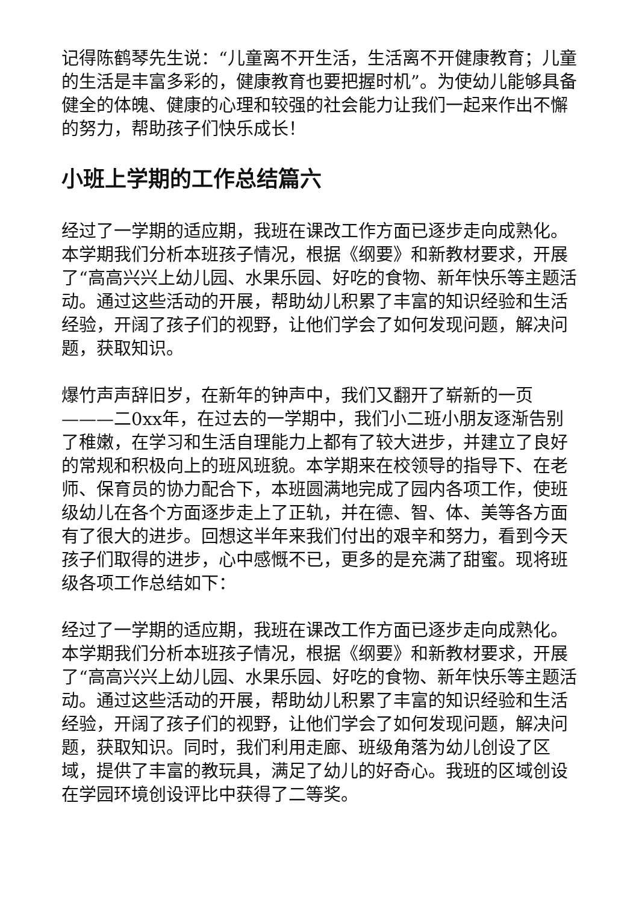记得陈鹤琴先生说：“儿童离不开生活，生活离不开健康教育；儿童的生活是丰富多彩的，健康教育也要把握时机”。为使幼儿能够具备健全的体魄、健康的心理和较强的社会能力让我们一起来作出不懈的努力，帮助孩子们快乐成长！
小班上学期的工作总结篇六
经过了一学期的适应期，我班在课改工作方面已逐步走向成熟化。本学期我们分析本班孩子情况，根据《纲要》和新教材要求，开展了“高高兴兴上幼儿园、水果乐园、好吃的食物、新年快乐等主题活动。通过这些活动的开展，帮助幼儿积累了丰富的知识经验和生活经验，开阔了孩子们的视野，让他们学会了如何发现问题，解决问题，获取知识。
爆竹声声辞旧岁，在新年的钟声中，我们又翻开了崭新的一页———二0xx年，在过去的一学期中，我们小二班小朋友逐渐告别了稚嫩，在学习和生活自理能力上都有了较大进步，并建立了良好的常规和积极向上的班风班貌。本学期来在校领导的指导下、在老师、保育员的协力配合下，本班圆满地完成了园内各项工作，使班级幼儿在各个方面逐步走上了正轨，并在德、智、体、美等各方面有了很大的进步。回想这半年来我们付出的艰辛和努力，看到今天孩子们取得的进步，心中感慨不已，更多的是充满了甜蜜。现将班级各项工作总结如下：
经过了一学期的适应期，我班在课改工作方面已逐步走向成熟化。本学期我们分析本班孩子情况，根据《纲要》和新教材要求，开展了“高高兴兴上幼儿园、水果乐园、好吃的食物、新年快乐等主题活动。通过这些活动的开展，帮助幼儿积累了丰富的知识经验和生活经验，开阔了孩子们的视野，让他们学会了如何发现问题，解决问题，获取知识。同时，我们利用走廊、班级角落为幼儿创设了区域，提供了丰富的教玩具，满足了幼儿的好奇心。我班的区域创设在学园环境创设评比中获得了二等奖。